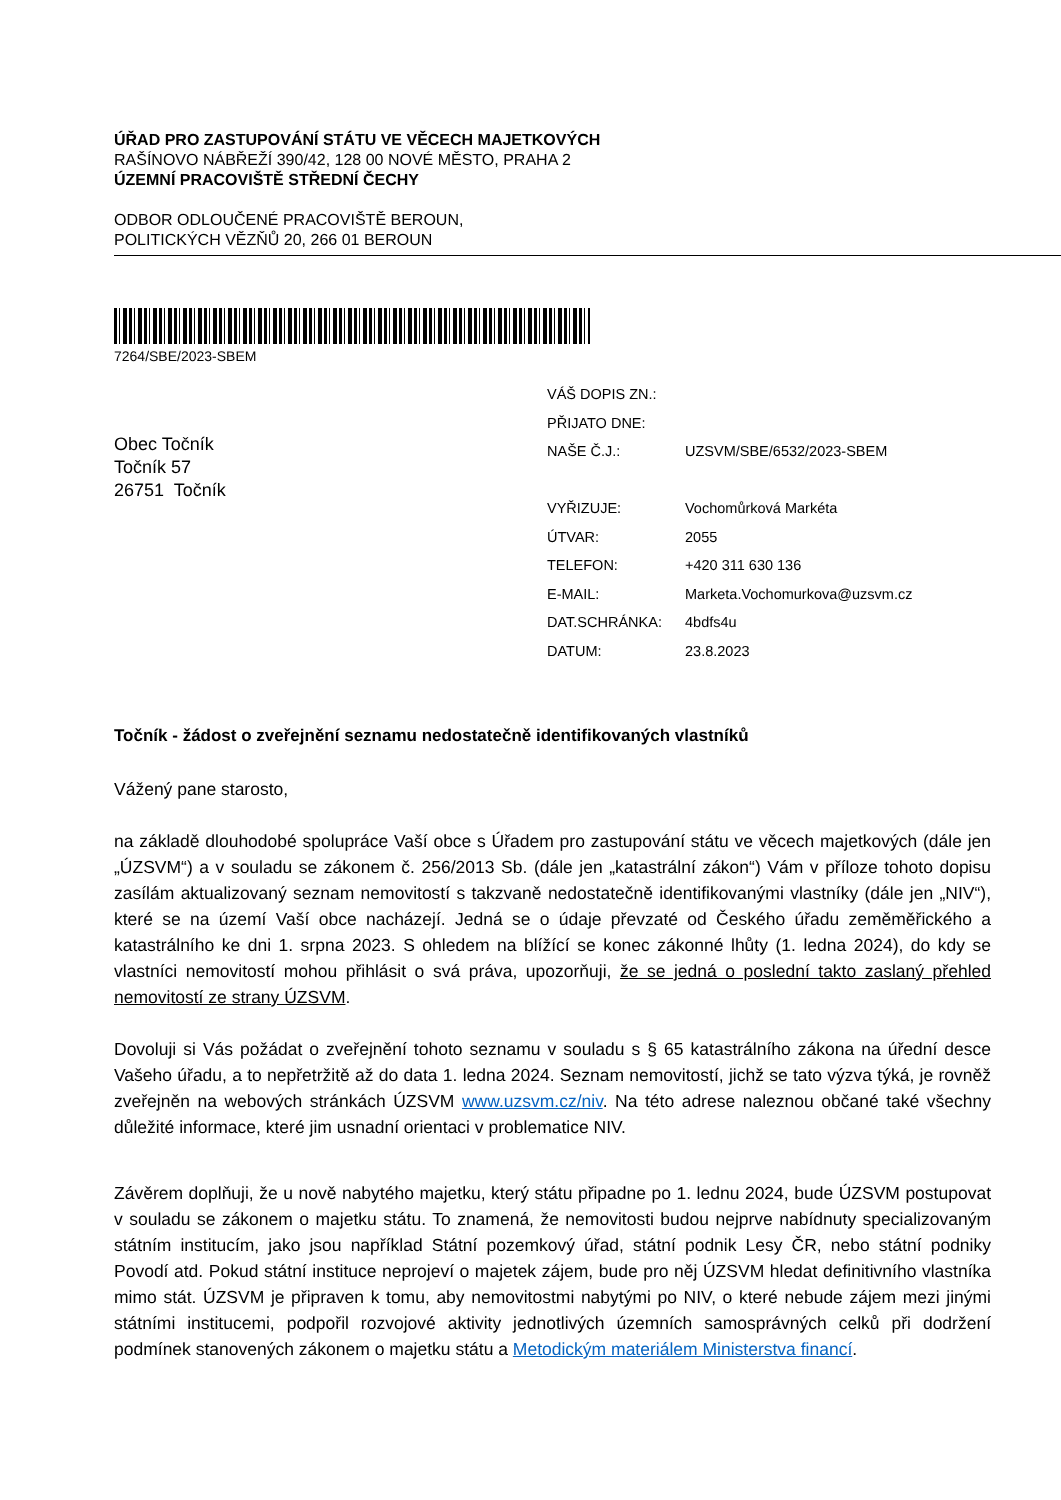ÚŘAD PRO ZASTUPOVÁNÍ STÁTU VE VĚCECH MAJETKOVÝCH
RAŠÍNOVO NÁBŘEŽÍ 390/42, 128 00 NOVÉ MĚSTO, PRAHA 2
ÚZEMNÍ PRACOVIŠTĚ STŘEDNÍ ČECHY
ODBOR ODLOUČENÉ PRACOVIŠTĚ BEROUN,
POLITICKÝCH VĚZŇŮ 20, 266 01 BEROUN
7264/SBE/2023-SBEM
Obec Točník
Točník 57
26751 Točník
| VÁŠ DOPIS ZN.: | |
| PŘIJATO DNE: | |
| NAŠE Č.J.: | UZSVM/SBE/6532/2023-SBEM |
| VYŘIZUJE: | Vochomůrková Markéta |
| ÚTVAR: | 2055 |
| TELEFON: | +420 311 630 136 |
| E-MAIL: | Marketa.Vochomurkova@uzsvm.cz |
| DAT.SCHRÁNKA: | 4bdfs4u |
| DATUM: | 23.8.2023 |
Točník - žádost o zveřejnění seznamu nedostatečně identifikovaných vlastníků
Vážený pane starosto,
na základě dlouhodobé spolupráce Vaší obce s Úřadem pro zastupování státu ve věcech majetkových (dále jen „ÚZSVM“) a v souladu se zákonem č. 256/2013 Sb. (dále jen „katastrální zákon“) Vám v příloze tohoto dopisu zasílám aktualizovaný seznam nemovitostí s takzvaně nedostatečně identifikovanými vlastníky (dále jen „NIV“), které se na území Vaší obce nacházejí. Jedná se o údaje převzaté od Českého úřadu zeměměřického a katastrálního ke dni 1. srpna 2023. S ohledem na blížící se konec zákonné lhůty (1. ledna 2024), do kdy se vlastníci nemovitostí mohou přihlásit o svá práva, upozorňuji, že se jedná o poslední takto zaslaný přehled nemovitostí ze strany ÚZSVM.
Dovoluji si Vás požádat o zveřejnění tohoto seznamu v souladu s § 65 katastrálního zákona na úřední desce Vašeho úřadu, a to nepřetržitě až do data 1. ledna 2024. Seznam nemovitostí, jichž se tato výzva týká, je rovněž zveřejněn na webových stránkách ÚZSVM www.uzsvm.cz/niv. Na této adrese naleznou občané také všechny důležité informace, které jim usnadní orientaci v problematice NIV.
Závěrem doplňuji, že u nově nabytého majetku, který státu připadne po 1. lednu 2024, bude ÚZSVM postupovat v souladu se zákonem o majetku státu. To znamená, že nemovitosti budou nejprve nabídnuty specializovaným státním institucím, jako jsou například Státní pozemkový úřad, státní podnik Lesy ČR, nebo státní podniky Povodí atd. Pokud státní instituce neprojeví o majetek zájem, bude pro něj ÚZSVM hledat definitivního vlastníka mimo stát. ÚZSVM je připraven k tomu, aby nemovitostmi nabytými po NIV, o které nebude zájem mezi jinými státními institucemi, podpořil rozvojové aktivity jednotlivých územních samosprávných celků při dodržení podmínek stanovených zákonem o majetku státu a Metodickým materiálem Ministerstva financí.